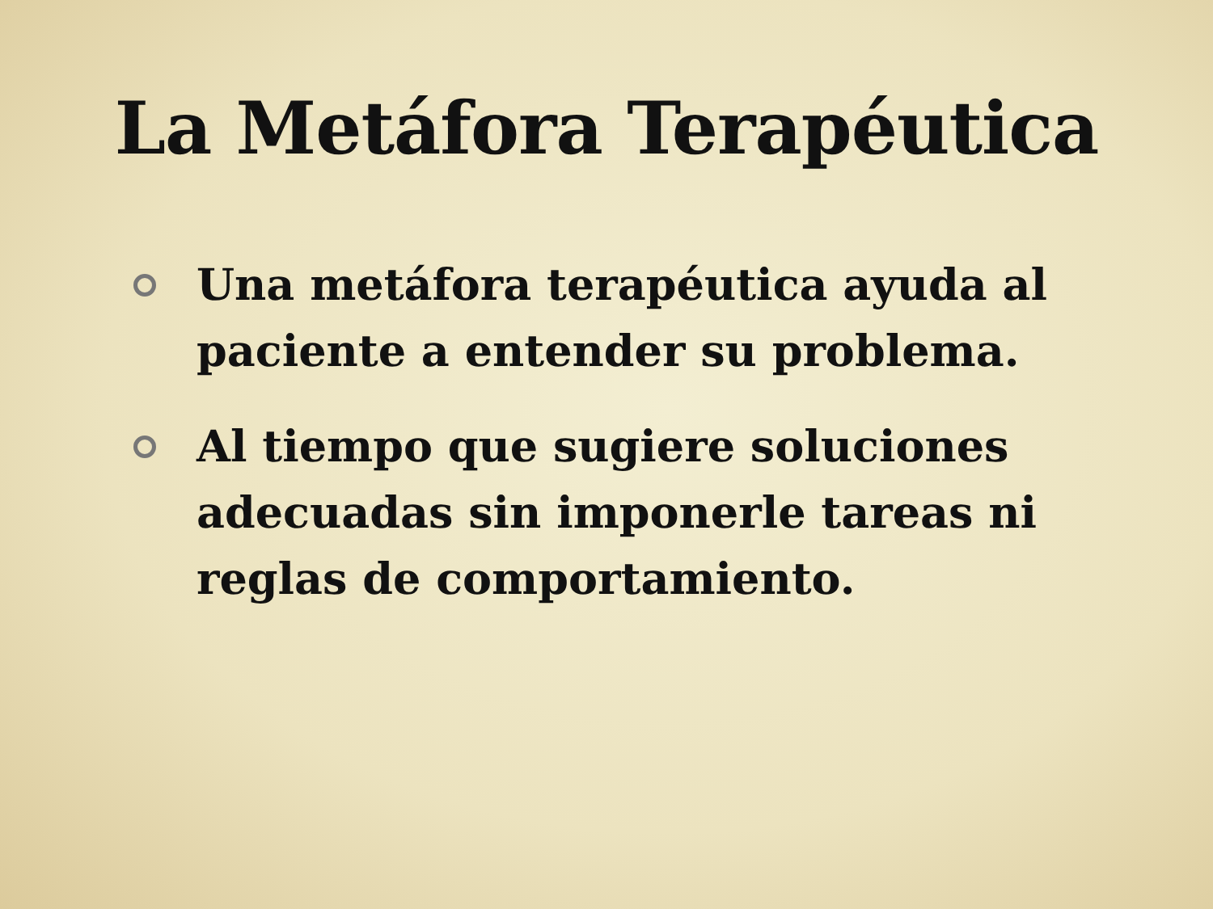La Metáfora Terapéutica
Una metáfora terapéutica ayuda al paciente a entender su problema.
Al tiempo que sugiere soluciones adecuadas sin imponerle tareas ni reglas de comportamiento.